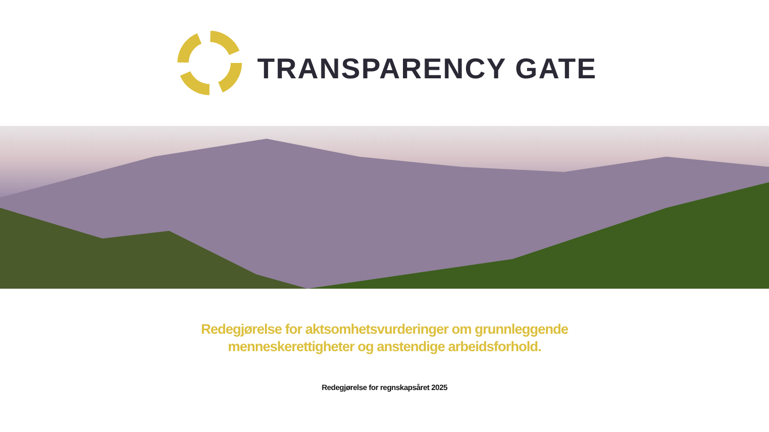TRANSPARENCY GATE
Redegjørelse for aktsomhetsvurderinger om grunnleggende
menneskerettigheter og anstendige arbeidsforhold.
Redegjørelse for regnskapsåret 2025